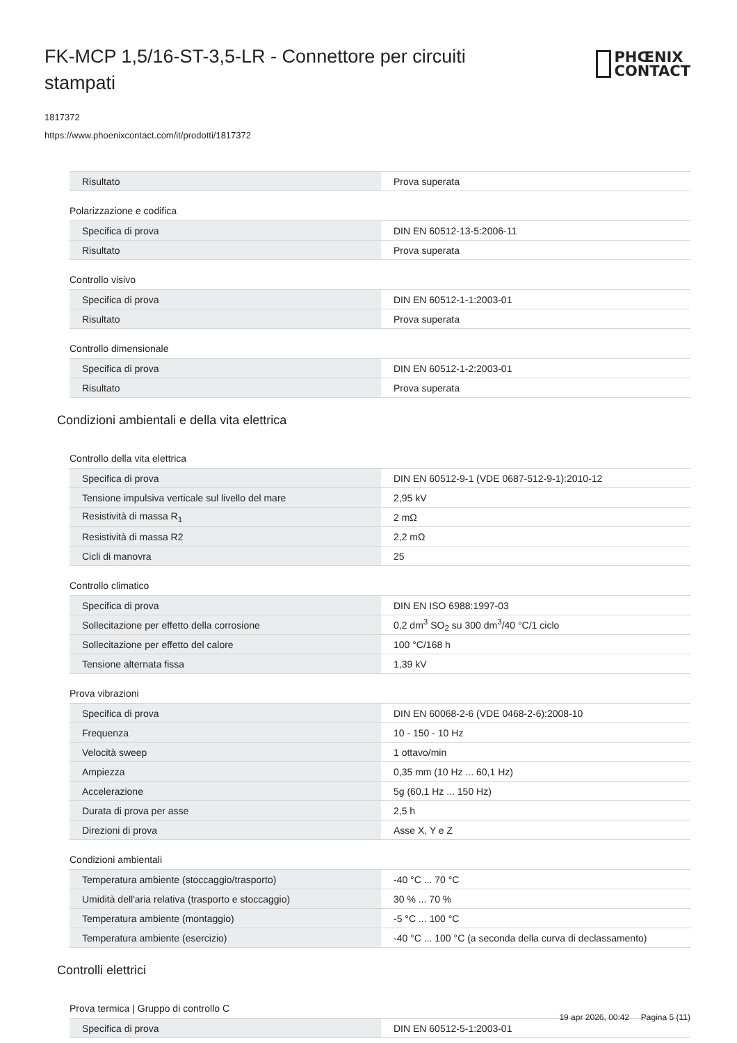FK-MCP 1,5/16-ST-3,5-LR - Connettore per circuiti stampati
PHŒNIX
CONTACT
1817372
https://www.phoenixcontact.com/it/prodotti/1817372
| Risultato | Prova superata |
Polarizzazione e codifica
| Specifica di prova | DIN EN 60512-13-5:2006-11 |
| Risultato | Prova superata |
Controllo visivo
| Specifica di prova | DIN EN 60512-1-1:2003-01 |
| Risultato | Prova superata |
Controllo dimensionale
| Specifica di prova | DIN EN 60512-1-2:2003-01 |
| Risultato | Prova superata |
Condizioni ambientali e della vita elettrica
Controllo della vita elettrica
| Specifica di prova | DIN EN 60512-9-1 (VDE 0687-512-9-1):2010-12 |
| Tensione impulsiva verticale sul livello del mare | 2,95 kV |
| Resistività di massa R<sub>1</sub> | 2 mΩ |
| Resistività di massa R2 | 2,2 mΩ |
| Cicli di manovra | 25 |
Controllo climatico
| Specifica di prova | DIN EN ISO 6988:1997-03 |
| Sollecitazione per effetto della corrosione | 0,2 dm<sup>3</sup> SO<sub>2</sub> su 300 dm<sup>3</sup>/40 °C/1 ciclo |
| Sollecitazione per effetto del calore | 100 °C/168 h |
| Tensione alternata fissa | 1,39 kV |
Prova vibrazioni
| Specifica di prova | DIN EN 60068-2-6 (VDE 0468-2-6):2008-10 |
| Frequenza | 10 - 150 - 10 Hz |
| Velocità sweep | 1 ottavo/min |
| Ampiezza | 0,35 mm (10 Hz ... 60,1 Hz) |
| Accelerazione | 5g (60,1 Hz ... 150 Hz) |
| Durata di prova per asse | 2,5 h |
| Direzioni di prova | Asse X, Y e Z |
Condizioni ambientali
| Temperatura ambiente (stoccaggio/trasporto) | -40 °C ... 70 °C |
| Umidità dell'aria relativa (trasporto e stoccaggio) | 30 % ... 70 % |
| Temperatura ambiente (montaggio) | -5 °C ... 100 °C |
| Temperatura ambiente (esercizio) | -40 °C ... 100 °C (a seconda della curva di declassamento) |
Controlli elettrici
Prova termica | Gruppo di controllo C
| Specifica di prova | DIN EN 60512-5-1:2003-01 |
19 apr 2026, 00:42 Pagina 5 (11)